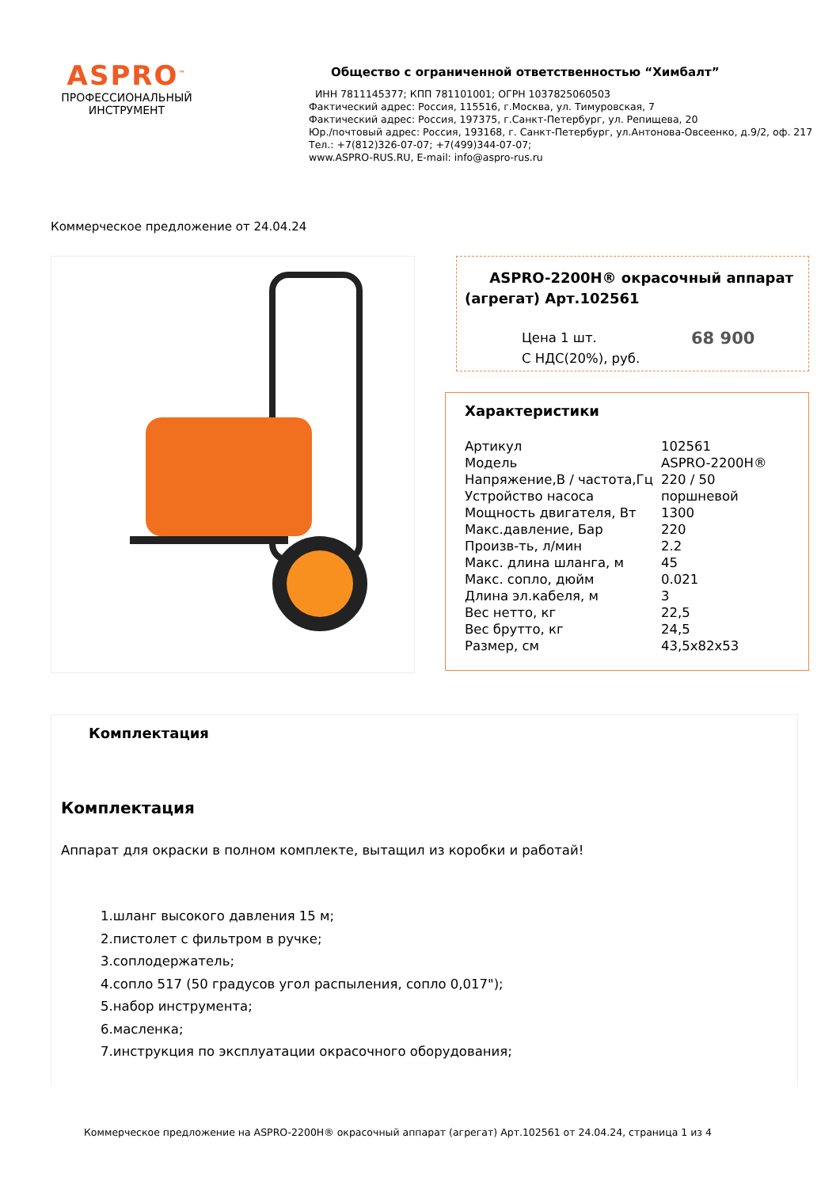ASPRO<sup>™</sup>
ПРОФЕССИОНАЛЬНЫЙ
ИНСТРУМЕНТ
Общество с ограниченной ответственностью “Химбалт”
ИНН 7811145377; КПП 781101001; ОГРН 1037825060503
Фактический адрес: Россия, 115516, г.Москва, ул. Тимуровская, 7
Фактический адрес: Россия, 197375, г.Санкт-Петербург, ул. Репищева, 20
Юр./почтовый адрес: Россия, 193168, г. Санкт-Петербург, ул.Антонова-Овсеенко, д.9/2, оф. 217
Тел.: +7(812)326-07-07; +7(499)344-07-07;
www.ASPRO-RUS.RU, E-mail: info@aspro-rus.ru
Коммерческое предложение от 24.04.24
ASPRO-2200H® окрасочный аппарат (агрегат) Арт.102561
Цена 1 шт.
С НДС(20%), руб.
68 900
Характеристики
| Артикул | 102561 |
| Модель | ASPRO-2200H® |
| Напряжение,В / частота,Гц | 220 / 50 |
| Устройство насоса | поршневой |
| Мощность двигателя, Вт | 1300 |
| Макс.давление, Бар | 220 |
| Произв-ть, л/мин | 2.2 |
| Макс. длина шланга, м | 45 |
| Макс. сопло, дюйм | 0.021 |
| Длина эл.кабеля, м | 3 |
| Вес нетто, кг | 22,5 |
| Вес брутто, кг | 24,5 |
| Размер, см | 43,5x82x53 |
Комплектация
Комплектация
Аппарат для окраски в полном комплекте, вытащил из коробки и работай!
1.шланг высокого давления 15 м;
2.пистолет с фильтром в ручке;
3.соплодержатель;
4.сопло 517 (50 градусов угол распыления, сопло 0,017");
5.набор инструмента;
6.масленка;
7.инструкция по эксплуатации окрасочного оборудования;
Коммерческое предложение на ASPRO-2200H® окрасочный аппарат (агрегат) Арт.102561 от 24.04.24, страница 1 из 4